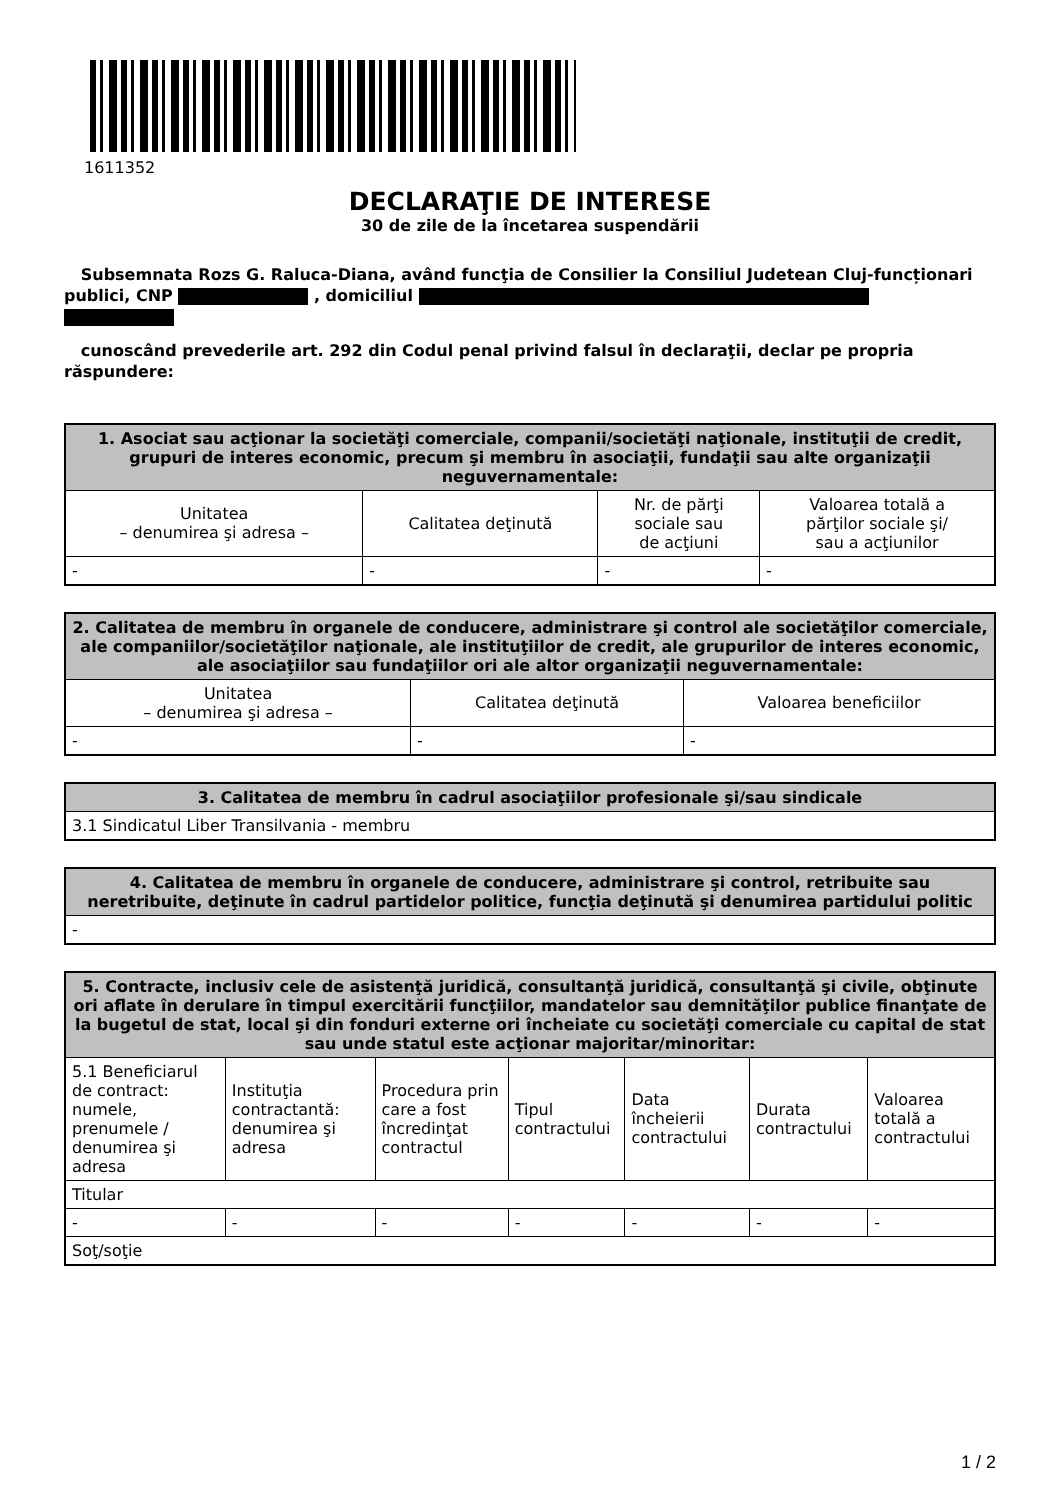1611352
DECLARAŢIE DE INTERESE
30 de zile de la încetarea suspendării
Subsemnata Rozs G. Raluca-Diana, având funcţia de Consilier la Consiliul Judetean Cluj-funcționari publici, CNP , domiciliul
cunoscând prevederile art. 292 din Codul penal privind falsul în declaraţii, declar pe propria răspundere:
| 1. Asociat sau acţionar la societăţi comerciale, companii/societăţi naţionale, instituţii de credit, grupuri de interes economic, precum şi membru în asociaţii, fundaţii sau alte organizaţii neguvernamentale: | | | |
| --- | --- | --- | --- |
| Unitatea – denumirea şi adresa – | Calitatea deţinută | Nr. de părţi sociale sau de acţiuni | Valoarea totală a părţilor sociale şi/ sau a acţiunilor |
| - | - | - | - |
| 2. Calitatea de membru în organele de conducere, administrare şi control ale societăţilor comerciale, ale companiilor/societăţilor naţionale, ale instituţiilor de credit, ale grupurilor de interes economic, ale asociaţiilor sau fundaţiilor ori ale altor organizaţii neguvernamentale: | | |
| --- | --- | --- |
| Unitatea – denumirea şi adresa – | Calitatea deţinută | Valoarea beneficiilor |
| - | - | - |
| 3. Calitatea de membru în cadrul asociaţiilor profesionale şi/sau sindicale |
| --- |
| 3.1 Sindicatul Liber Transilvania - membru |
| 4. Calitatea de membru în organele de conducere, administrare şi control, retribuite sau neretribuite, deţinute în cadrul partidelor politice, funcţia deţinută şi denumirea partidului politic |
| --- |
| - |
| 5. Contracte, inclusiv cele de asistenţă juridică, consultanţă juridică, consultanţă şi civile, obţinute ori aflate în derulare în timpul exercitării funcţiilor, mandatelor sau demnităţilor publice finanţate de la bugetul de stat, local şi din fonduri externe ori încheiate cu societăţi comerciale cu capital de stat sau unde statul este acţionar majoritar/minoritar: | | | | | | |
| --- | --- | --- | --- | --- | --- | --- |
| 5.1 Beneficiarul de contract: numele, prenumele / denumirea şi adresa | Instituţia contractantă: denumirea şi adresa | Procedura prin care a fost încredinţat contractul | Tipul contractului | Data încheierii contractului | Durata contractului | Valoarea totală a contractului |
| Titular | | | | | | |
| - | - | - | - | - | - | - |
| Soţ/soţie | | | | | | |
1 / 2